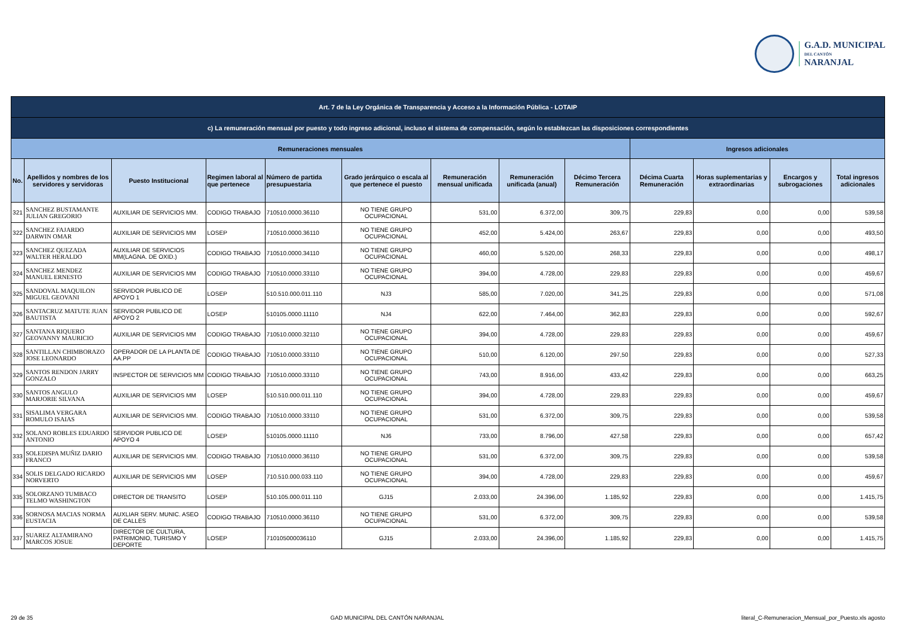G.A.D. MUNICIPAL
DEL CANTÓN
NARANJAL
| Art. 7 de la Ley Orgánica de Transparencia y Acceso a la Información Pública - LOTAIP | | | | | | | | | | | | |
| --- | --- | --- | --- | --- | --- | --- | --- | --- | --- | --- | --- | --- |
| c) La remuneración mensual por puesto y todo ingreso adicional, incluso el sistema de compensación, según lo establezcan las disposiciones correspondientes | | | | | | | | | | | | |
| Remuneraciones mensuales | | | | | | | | | Ingresos adicionales | | | |
| No. | Apellidos y nombres de los servidores y servidoras | Puesto Institucional | Regimen laboral al que pertenece | Número de partida presupuestaria | Grado jerárquico o escala al que pertenece el puesto | Remuneración mensual unificada | Remuneración unificada (anual) | Décimo Tercera Remuneración | Décima Cuarta Remuneración | Horas suplementarias y extraordinarias | Encargos y subrogaciones | Total ingresos adicionales |
| 321 | SANCHEZ BUSTAMANTE JULIAN GREGORIO | AUXILIAR DE SERVICIOS MM. | CODIGO TRABAJO | 710510.0000.36110 | NO TIENE GRUPO OCUPACIONAL | 531,00 | 6.372,00 | 309,75 | 229,83 | 0,00 | 0,00 | 539,58 |
| 322 | SANCHEZ FAJARDO DARWIN OMAR | AUXILIAR DE SERVICIOS MM | LOSEP | 710510.0000.36110 | NO TIENE GRUPO OCUPACIONAL | 452,00 | 5.424,00 | 263,67 | 229,83 | 0,00 | 0,00 | 493,50 |
| 323 | SANCHEZ QUEZADA WALTER HERALDO | AUXILIAR DE SERVICIOS MM(LAGNA. DE OXID.) | CODIGO TRABAJO | 710510.0000.34110 | NO TIENE GRUPO OCUPACIONAL | 460,00 | 5.520,00 | 268,33 | 229,83 | 0,00 | 0,00 | 498,17 |
| 324 | SANCHEZ MENDEZ MANUEL ERNESTO | AUXILIAR DE SERVICIOS MM | CODIGO TRABAJO | 710510.0000.33110 | NO TIENE GRUPO OCUPACIONAL | 394,00 | 4.728,00 | 229,83 | 229,83 | 0,00 | 0,00 | 459,67 |
| 325 | SANDOVAL MAQUILON MIGUEL GEOVANI | SERVIDOR PUBLICO DE APOYO 1 | LOSEP | 510.510.000.011.110 | NJ3 | 585,00 | 7.020,00 | 341,25 | 229,83 | 0,00 | 0,00 | 571,08 |
| 326 | SANTACRUZ MATUTE JUAN BAUTISTA | SERVIDOR PUBLICO DE APOYO 2 | LOSEP | 510105.0000.11110 | NJ4 | 622,00 | 7.464,00 | 362,83 | 229,83 | 0,00 | 0,00 | 592,67 |
| 327 | SANTANA RIQUERO GEOVANNY MAURICIO | AUXILIAR DE SERVICIOS MM | CODIGO TRABAJO | 710510.0000.32110 | NO TIENE GRUPO OCUPACIONAL | 394,00 | 4.728,00 | 229,83 | 229,83 | 0,00 | 0,00 | 459,67 |
| 328 | SANTILLAN CHIMBORAZO JOSE LEONARDO | OPERADOR DE LA PLANTA DE AA.PP | CODIGO TRABAJO | 710510.0000.33110 | NO TIENE GRUPO OCUPACIONAL | 510,00 | 6.120,00 | 297,50 | 229,83 | 0,00 | 0,00 | 527,33 |
| 329 | SANTOS RENDON JARRY GONZALO | INSPECTOR DE SERVICIOS MM | CODIGO TRABAJO | 710510.0000.33110 | NO TIENE GRUPO OCUPACIONAL | 743,00 | 8.916,00 | 433,42 | 229,83 | 0,00 | 0,00 | 663,25 |
| 330 | SANTOS ANGULO MARJORIE SILVANA | AUXILIAR DE SERVICIOS MM | LOSEP | 510.510.000.011.110 | NO TIENE GRUPO OCUPACIONAL | 394,00 | 4.728,00 | 229,83 | 229,83 | 0,00 | 0,00 | 459,67 |
| 331 | SISALIMA VERGARA ROMULO ISAIAS | AUXILIAR DE SERVICIOS MM. | CODIGO TRABAJO | 710510.0000.33110 | NO TIENE GRUPO OCUPACIONAL | 531,00 | 6.372,00 | 309,75 | 229,83 | 0,00 | 0,00 | 539,58 |
| 332 | SOLANO ROBLES EDUARDO ANTONIO | SERVIDOR PUBLICO DE APOYO 4 | LOSEP | 510105.0000.11110 | NJ6 | 733,00 | 8.796,00 | 427,58 | 229,83 | 0,00 | 0,00 | 657,42 |
| 333 | SOLEDISPA MUÑIZ DARIO FRANCO | AUXILIAR DE SERVICIOS MM. | CODIGO TRABAJO | 710510.0000.36110 | NO TIENE GRUPO OCUPACIONAL | 531,00 | 6.372,00 | 309,75 | 229,83 | 0,00 | 0,00 | 539,58 |
| 334 | SOLIS DELGADO RICARDO NORVERTO | AUXILIAR DE SERVICIOS MM | LOSEP | 710.510.000.033.110 | NO TIENE GRUPO OCUPACIONAL | 394,00 | 4.728,00 | 229,83 | 229,83 | 0,00 | 0,00 | 459,67 |
| 335 | SOLORZANO TUMBACO TELMO WASHINGTON | DIRECTOR DE TRANSITO | LOSEP | 510.105.000.011.110 | GJ15 | 2.033,00 | 24.396,00 | 1.185,92 | 229,83 | 0,00 | 0,00 | 1.415,75 |
| 336 | SORNOSA MACIAS NORMA EUSTACIA | AUXLIAR SERV. MUNIC. ASEO DE CALLES | CODIGO TRABAJO | 710510.0000.36110 | NO TIENE GRUPO OCUPACIONAL | 531,00 | 6.372,00 | 309,75 | 229,83 | 0,00 | 0,00 | 539,58 |
| 337 | SUAREZ ALTAMIRANO MARCOS JOSUE | DIRECTOR DE CULTURA, PATRIMONIO, TURISMO Y DEPORTE | LOSEP | 710105000036110 | GJ15 | 2.033,00 | 24.396,00 | 1.185,92 | 229,83 | 0,00 | 0,00 | 1.415,75 |
29 de 35 GAD MUNICIPAL DEL CANTÓN NARANJAL literal_C-Remuneracion_Mensual_por_Puesto.xls agosto